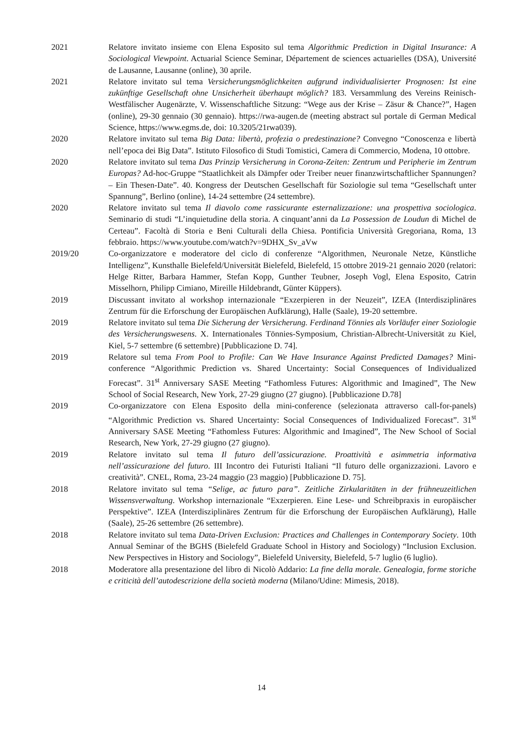2021 Relatore invitato insieme con Elena Esposito sul tema Algorithmic Prediction in Digital Insurance: A Sociological Viewpoint. Actuarial Science Seminar, Département de sciences actuarielles (DSA), Université de Lausanne, Lausanne (online), 30 aprile.
2021 Relatore invitato sul tema Versicherungsmöglichkeiten aufgrund individualisierter Prognosen: Ist eine zukünftige Gesellschaft ohne Unsicherheit überhaupt möglich? 183. Versammlung des Vereins Reinisch-Westfälischer Augenärzte, V. Wissenschaftliche Sitzung: “Wege aus der Krise – Zäsur & Chance?”, Hagen (online), 29-30 gennaio (30 gennaio). https://rwa-augen.de (meeting abstract sul portale di German Medical Science, https://www.egms.de, doi: 10.3205/21rwa039).
2020 Relatore invitato sul tema Big Data: libertà, profezia o predestinazione? Convegno “Conoscenza e libertà nell’epoca dei Big Data”. Istituto Filosofico di Studi Tomistici, Camera di Commercio, Modena, 10 ottobre.
2020 Relatore invitato sul tema Das Prinzip Versicherung in Corona-Zeiten: Zentrum und Peripherie im Zentrum Europas? Ad-hoc-Gruppe “Staatlichkeit als Dämpfer oder Treiber neuer finanzwirtschaftlicher Spannungen? – Ein Thesen-Date”. 40. Kongress der Deutschen Gesellschaft für Soziologie sul tema “Gesellschaft unter Spannung”, Berlino (online), 14-24 settembre (24 settembre).
2020 Relatore invitato sul tema Il diavolo come rassicurante esternalizzazione: una prospettiva sociologica. Seminario di studi “L’inquietudine della storia. A cinquant’anni da La Possession de Loudun di Michel de Certeau”. Facoltà di Storia e Beni Culturali della Chiesa. Pontificia Università Gregoriana, Roma, 13 febbraio. https://www.youtube.com/watch?v=9DHX_Sv_aVw
2019/20 Co-organizzatore e moderatore del ciclo di conferenze “Algorithmen, Neuronale Netze, Künstliche Intelligenz”, Kunsthalle Bielefeld/Universität Bielefeld, Bielefeld, 15 ottobre 2019-21 gennaio 2020 (relatori: Helge Ritter, Barbara Hammer, Stefan Kopp, Gunther Teubner, Joseph Vogl, Elena Esposito, Catrin Misselhorn, Philipp Cimiano, Mireille Hildebrandt, Günter Küppers).
2019 Discussant invitato al workshop internazionale “Exzerpieren in der Neuzeit”, IZEA (Interdisziplinäres Zentrum für die Erforschung der Europäischen Aufklärung), Halle (Saale), 19-20 settembre.
2019 Relatore invitato sul tema Die Sicherung der Versicherung. Ferdinand Tönnies als Vorläufer einer Soziologie des Versicherungswesens. X. Internationales Tönnies-Symposium, Christian-Albrecht-Universität zu Kiel, Kiel, 5-7 settembre (6 settembre) [Pubblicazione D. 74].
2019 Relatore sul tema From Pool to Profile: Can We Have Insurance Against Predicted Damages? Mini-conference “Algorithmic Prediction vs. Shared Uncertainty: Social Consequences of Individualized Forecast”. 31<sup>st</sup> Anniversary SASE Meeting “Fathomless Futures: Algorithmic and Imagined”, The New School of Social Research, New York, 27-29 giugno (27 giugno). [Pubblicazione D.78]
2019 Co-organizzatore con Elena Esposito della mini-conference (selezionata attraverso call-for-panels) “Algorithmic Prediction vs. Shared Uncertainty: Social Consequences of Individualized Forecast”. 31<sup>st</sup> Anniversary SASE Meeting “Fathomless Futures: Algorithmic and Imagined”, The New School of Social Research, New York, 27-29 giugno (27 giugno).
2019 Relatore invitato sul tema Il futuro dell’assicurazione. Proattività e asimmetria informativa nell’assicurazione del futuro. III Incontro dei Futuristi Italiani “Il futuro delle organizzazioni. Lavoro e creatività”. CNEL, Roma, 23-24 maggio (23 maggio) [Pubblicazione D. 75].
2018 Relatore invitato sul tema “Selige, ac futuro para”. Zeitliche Zirkularitäten in der frühneuzeitlichen Wissensverwaltung. Workshop internazionale “Exzerpieren. Eine Lese- und Schreibpraxis in europäischer Perspektive”. IZEA (Interdisziplinäres Zentrum für die Erforschung der Europäischen Aufklärung), Halle (Saale), 25-26 settembre (26 settembre).
2018 Relatore invitato sul tema Data-Driven Exclusion: Practices and Challenges in Contemporary Society. 10th Annual Seminar of the BGHS (Bielefeld Graduate School in History and Sociology) “Inclusion Exclusion. New Perspectives in History and Sociology”, Bielefeld University, Bielefeld, 5-7 luglio (6 luglio).
2018 Moderatore alla presentazione del libro di Nicolò Addario: La fine della morale. Genealogia, forme storiche e criticità dell’autodescrizione della società moderna (Milano/Udine: Mimesis, 2018).
14